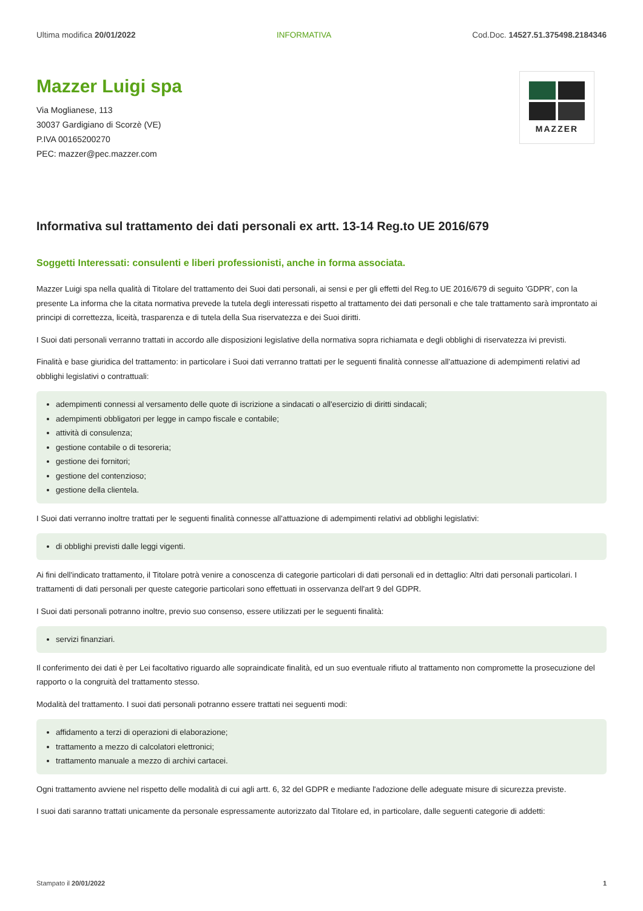Ultima modifica 20/01/2022 INFORMATIVA Cod.Doc. 14527.51.375498.2184346
Mazzer Luigi spa
Via Moglianese, 113
30037 Gardigiano di Scorzè (VE)
P.IVA 00165200270
PEC: mazzer@pec.mazzer.com
MAZZER
Informativa sul trattamento dei dati personali ex artt. 13-14 Reg.to UE 2016/679
Soggetti Interessati: consulenti e liberi professionisti, anche in forma associata.
Mazzer Luigi spa nella qualità di Titolare del trattamento dei Suoi dati personali, ai sensi e per gli effetti del Reg.to UE 2016/679 di seguito 'GDPR', con la presente La informa che la citata normativa prevede la tutela degli interessati rispetto al trattamento dei dati personali e che tale trattamento sarà improntato ai principi di correttezza, liceità, trasparenza e di tutela della Sua riservatezza e dei Suoi diritti.
I Suoi dati personali verranno trattati in accordo alle disposizioni legislative della normativa sopra richiamata e degli obblighi di riservatezza ivi previsti.
Finalità e base giuridica del trattamento: in particolare i Suoi dati verranno trattati per le seguenti finalità connesse all'attuazione di adempimenti relativi ad obblighi legislativi o contrattuali:
adempimenti connessi al versamento delle quote di iscrizione a sindacati o all'esercizio di diritti sindacali;
adempimenti obbligatori per legge in campo fiscale e contabile;
attività di consulenza;
gestione contabile o di tesoreria;
gestione dei fornitori;
gestione del contenzioso;
gestione della clientela.
I Suoi dati verranno inoltre trattati per le seguenti finalità connesse all'attuazione di adempimenti relativi ad obblighi legislativi:
di obblighi previsti dalle leggi vigenti.
Ai fini dell'indicato trattamento, il Titolare potrà venire a conoscenza di categorie particolari di dati personali ed in dettaglio: Altri dati personali particolari. I trattamenti di dati personali per queste categorie particolari sono effettuati in osservanza dell'art 9 del GDPR.
I Suoi dati personali potranno inoltre, previo suo consenso, essere utilizzati per le seguenti finalità:
servizi finanziari.
Il conferimento dei dati è per Lei facoltativo riguardo alle sopraindicate finalità, ed un suo eventuale rifiuto al trattamento non compromette la prosecuzione del rapporto o la congruità del trattamento stesso.
Modalità del trattamento. I suoi dati personali potranno essere trattati nei seguenti modi:
affidamento a terzi di operazioni di elaborazione;
trattamento a mezzo di calcolatori elettronici;
trattamento manuale a mezzo di archivi cartacei.
Ogni trattamento avviene nel rispetto delle modalità di cui agli artt. 6, 32 del GDPR e mediante l'adozione delle adeguate misure di sicurezza previste.
I suoi dati saranno trattati unicamente da personale espressamente autorizzato dal Titolare ed, in particolare, dalle seguenti categorie di addetti:
Stampato il 20/01/2022 1